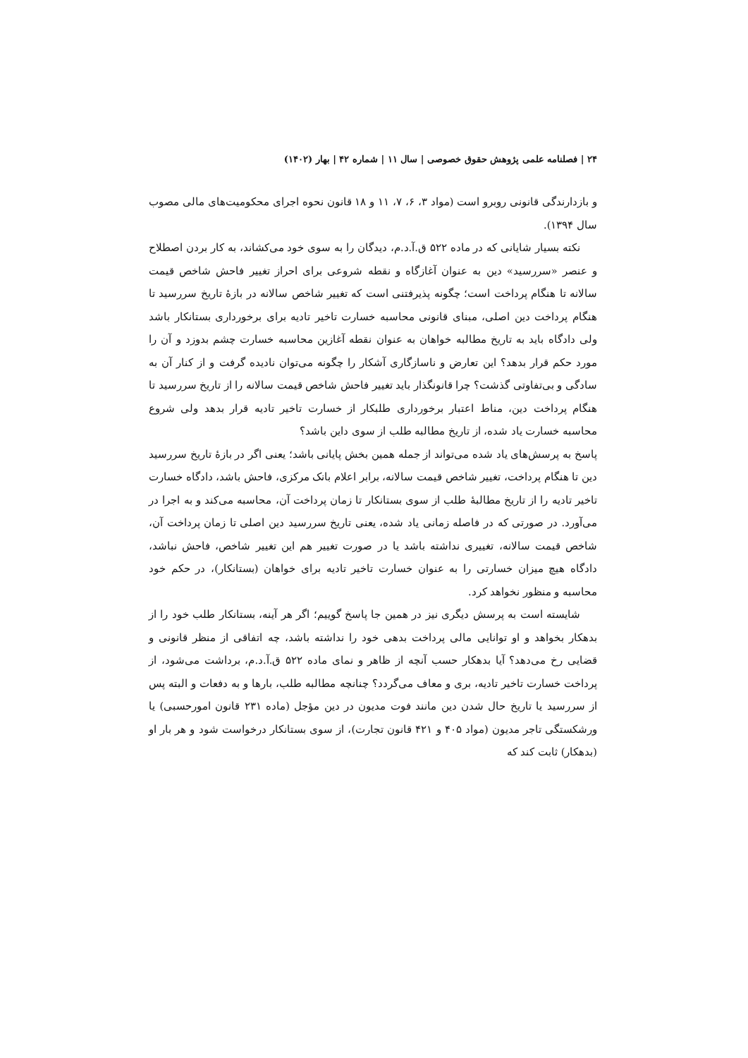۲۴ | فصلنامه علمی پژوهش حقوق خصوصی | سال ۱۱ | شماره ۴۲ | بهار (۱۴۰۲)
و بازدارندگی قانونی روبرو است (مواد ۳، ۶، ۷، ۱۱ و ۱۸ قانون نحوه اجرای محکومیت‌های مالی مصوب سال ۱۳۹۴).
نکته بسیار شایانی که در ماده ۵۲۲ ق.آ.د.م، دیدگان را به سوی خود می‌کشاند، به کار بردن اصطلاح و عنصر «سررسید» دین به عنوان آغازگاه و نقطه شروعی برای احراز تغییر فاحش شاخص قیمت سالانه تا هنگام پرداخت است؛ چگونه پذیرفتنی است که تغییر شاخص سالانه در بازهٔ تاریخ سررسید تا هنگام پرداخت دین اصلی، مبنای قانونی محاسبه خسارت تاخیر تادیه برای برخورداری بستانکار باشد ولی دادگاه باید به تاریخ مطالبه خواهان به عنوان نقطه آغازین محاسبه خسارت چشم بدوزد و آن را مورد حکم قرار بدهد؟ این تعارض و ناسازگاری آشکار را چگونه می‌توان نادیده گرفت و از کنار آن به سادگی و بی‌تفاوتی گذشت؟ چرا قانونگذار باید تغییر فاحش شاخص قیمت سالانه را از تاریخ سررسید تا هنگام پرداخت دین، مناط اعتبار برخورداری طلبکار از خسارت تاخیر تادیه قرار بدهد ولی شروع محاسبه خسارت یاد شده، از تاریخ مطالبه طلب از سوی داین باشد؟
پاسخ به پرسش‌های یاد شده می‌تواند از جمله همین بخش پایانی باشد؛ یعنی اگر در بازهٔ تاریخ سررسید دین تا هنگام پرداخت، تغییر شاخص قیمت سالانه، برابر اعلام بانک مرکزی، فاحش باشد، دادگاه خسارت تاخیر تادیه را از تاریخ مطالبهٔ طلب از سوی بستانکار تا زمان پرداخت آن، محاسبه می‌کند و به اجرا در می‌آورد. در صورتی که در فاصله زمانی یاد شده، یعنی تاریخ سررسید دین اصلی تا زمان پرداخت آن، شاخص قیمت سالانه، تغییری نداشته باشد یا در صورت تغییر هم این تغییر شاخص، فاحش نباشد، دادگاه هیچ میزان خسارتی را به عنوان خسارت تاخیر تادیه برای خواهان (بستانکار)، در حکم خود محاسبه و منظور نخواهد کرد.
شایسته است به پرسش دیگری نیز در همین جا پاسخ گوییم؛ اگر هر آینه، بستانکار طلب خود را از بدهکار بخواهد و او توانایی مالی پرداخت بدهی خود را نداشته باشد، چه اتفاقی از منظر قانونی و قضایی رخ می‌دهد؟ آیا بدهکار حسب آنچه از ظاهر و نمای ماده ۵۲۲ ق.آ.د.م، برداشت می‌شود، از پرداخت خسارت تاخیر تادیه، بری و معاف می‌گردد؟ چنانچه مطالبه طلب، بارها و به دفعات و البته پس از سررسید یا تاریخ حال شدن دین مانند فوت مدیون در دین مؤجل (ماده ۲۳۱ قانون امورحسبی) یا ورشکستگی تاجر مدیون (مواد ۴۰۵ و ۴۲۱ قانون تجارت)، از سوی بستانکار درخواست شود و هر بار او (بدهکار) ثابت کند که